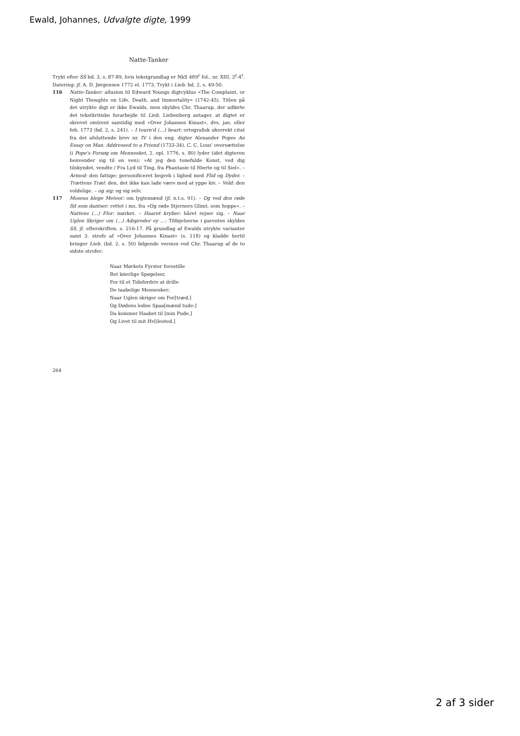Ewald, Johannes, Udvalgte digte, 1999
Natte-Tanker
Trykt efter SS bd. 3, s. 87-89, hvis tekstgrundlag er NkS 489<sup>c</sup> fol., nr. XIII, 3<sup>r</sup>-4<sup>r</sup>. Datering: jf. A. D. Jørgensen 1772 el. 1773. Trykt i Lieb. bd. 2, s. 49-50.
116 Natte-Tanker: allusion til Edward Youngs digtcyklus »The Complaint, or Night Thoughts on Life, Death, and Immortality« (1742-45). Titlen på det utrykte digt er ikke Ewalds, men skyldes Chr. Thaarup, der udførte det tekstkritiske forarbejde til Lieb. Liebenberg antager, at digtet er skrevet omtrent samtidig med »Over Johannes Kinast«, dvs. jan. eller feb. 1773 (bd. 2, s. 241). – I tourn'd (…) heart: ortografisk ukorrekt citat fra det afsluttende brev nr. IV i den eng. digter Alexander Popes An Essay on Man. Addressed to a Friend (1733-34). C. C. Lous' oversættelse (i Pope's Forsøg om Mennesket, 2. opl. 1776, s. 80) lyder (idet digteren henvender sig til en ven): »At jeg den tonefulde Konst, ved dig tilskyndet, vendte / Fra Lyd til Ting, fra Phantasie til Hierte og til Siel«. – Armod: den fattige; personificeret begreb i lighed med Flid og Dyder. – Trættens Træl: den, det ikke kan lade være med at yppe kiv. – Vold: den voldelige. – og sig: og sig selv.
117 Mosens blege Meteor: om lygtemænd (jf. n.t.s. 91). – Og ved den røde Ild som dantser: rettet i ms. fra »Og røde Stjerners Glimt, som hoppe«. – Nattens (…) Flor: mørket. – Haaret kryber: håret rejser sig. – Naar Uglen Skriger om (…) Adspreder ey …: Tilføjelserne i parentes skyldes SS, jf. efterskriften, s. 216-17. På grundlag af Ewalds utrykte varianter samt 3. strofe af »Over Johannes Kinast« (s. 118) og kladde hertil bringer Lieb. (bd. 2, s. 50) følgende version ved Chr. Thaarup af de to sidste strofer:
Naar Mørkets Fyrster forestille
Ret løierlige Spøgelser,
For til et Tidsfordriv at drille
De taabelige Mennesker;
Naar Uglen skriger om For[træd,]
Og Dødens lodne Spaa[mænd tude:]
Da kommer Haabet til [min Pude,]
Og Livet til mit Hv[ilested.]
264
2 af 3 sider